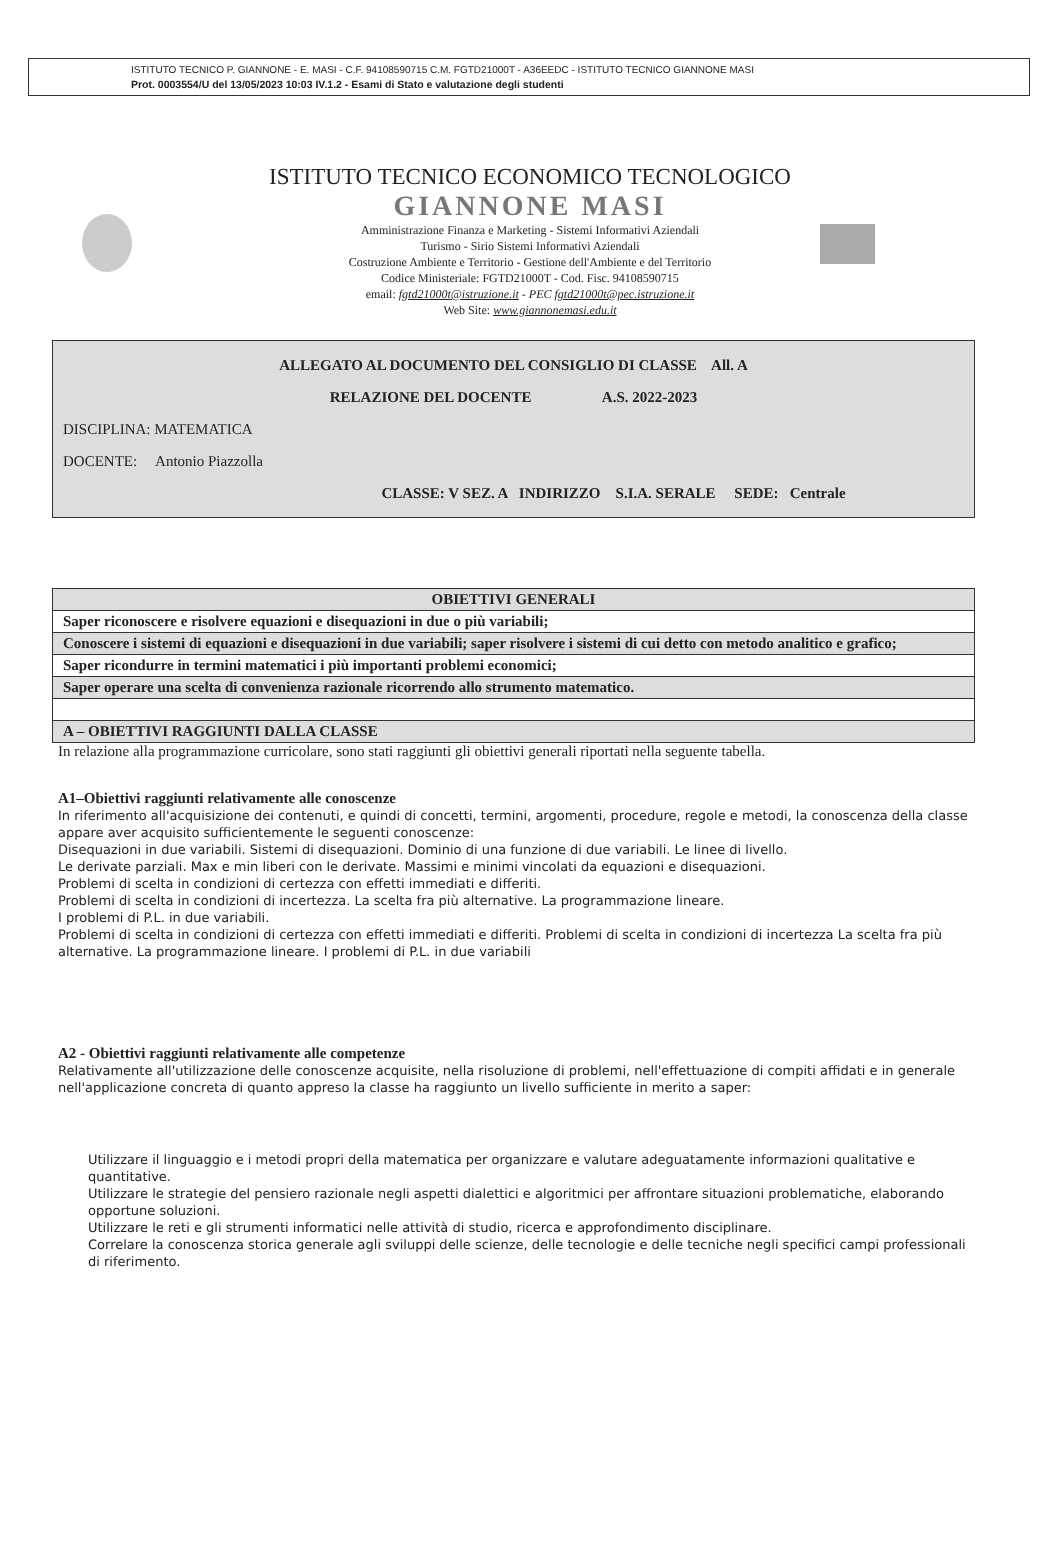ISTITUTO TECNICO P. GIANNONE - E. MASI - C.F. 94108590715 C.M. FGTD21000T - A36EEDC - ISTITUTO TECNICO GIANNONE MASI
Prot. 0003554/U del 13/05/2023 10:03 IV.1.2 - Esami di Stato e valutazione degli studenti
ISTITUTO TECNICO ECONOMICO TECNOLOGICO
GIANNONE MASI
Amministrazione Finanza e Marketing - Sistemi Informativi Aziendali
Turismo - Sirio Sistemi Informativi Aziendali
Costruzione Ambiente e Territorio - Gestione dell'Ambiente e del Territorio
Codice Ministeriale: FGTD21000T - Cod. Fisc. 94108590715
email: fgtd21000t@istruzione.it - PEC fgtd21000t@pec.istruzione.it
Web Site: www.giannonemasi.edu.it
ALLEGATO AL DOCUMENTO DEL CONSIGLIO DI CLASSE All. A
RELAZIONE DEL DOCENTE A.S. 2022-2023
DISCIPLINA: MATEMATICA
DOCENTE: Antonio Piazzolla
CLASSE: V SEZ. A INDIRIZZO S.I.A. SERALE SEDE: Centrale
| OBIETTIVI GENERALI |
| --- |
| Saper riconoscere e risolvere equazioni e disequazioni in due o più variabili; |
| Conoscere i sistemi di equazioni e disequazioni in due variabili; saper risolvere i sistemi di cui detto con metodo analitico e grafico; |
| Saper ricondurre in termini matematici i più importanti problemi economici; |
| Saper operare una scelta di convenienza razionale ricorrendo allo strumento matematico. |
| A – OBIETTIVI RAGGIUNTI DALLA CLASSE |
In relazione alla programmazione curricolare, sono stati raggiunti gli obiettivi generali riportati nella seguente tabella.
A1–Obiettivi raggiunti relativamente alle conoscenze
In riferimento all'acquisizione dei contenuti, e quindi di concetti, termini, argomenti, procedure, regole e metodi, la conoscenza della classe appare aver acquisito sufficientemente le seguenti conoscenze:
Disequazioni in due variabili. Sistemi di disequazioni. Dominio di una funzione di due variabili. Le linee di livello.
Le derivate parziali. Max e min liberi con le derivate. Massimi e minimi vincolati da equazioni e disequazioni.
Problemi di scelta in condizioni di certezza con effetti immediati e differiti.
Problemi di scelta in condizioni di incertezza. La scelta fra più alternative. La programmazione lineare.
I problemi di P.L. in due variabili.
Problemi di scelta in condizioni di certezza con effetti immediati e differiti. Problemi di scelta in condizioni di incertezza La scelta fra più alternative. La programmazione lineare. I problemi di P.L. in due variabili
A2 - Obiettivi raggiunti relativamente alle competenze
Relativamente all'utilizzazione delle conoscenze acquisite, nella risoluzione di problemi, nell'effettuazione di compiti affidati e in generale nell'applicazione concreta di quanto appreso la classe ha raggiunto un livello sufficiente in merito a saper:
Utilizzare il linguaggio e i metodi propri della matematica per organizzare e valutare adeguatamente informazioni qualitative e quantitative.
Utilizzare le strategie del pensiero razionale negli aspetti dialettici e algoritmici per affrontare situazioni problematiche, elaborando opportune soluzioni.
Utilizzare le reti e gli strumenti informatici nelle attività di studio, ricerca e approfondimento disciplinare.
Correlare la conoscenza storica generale agli sviluppi delle scienze, delle tecnologie e delle tecniche negli specifici campi professionali di riferimento.